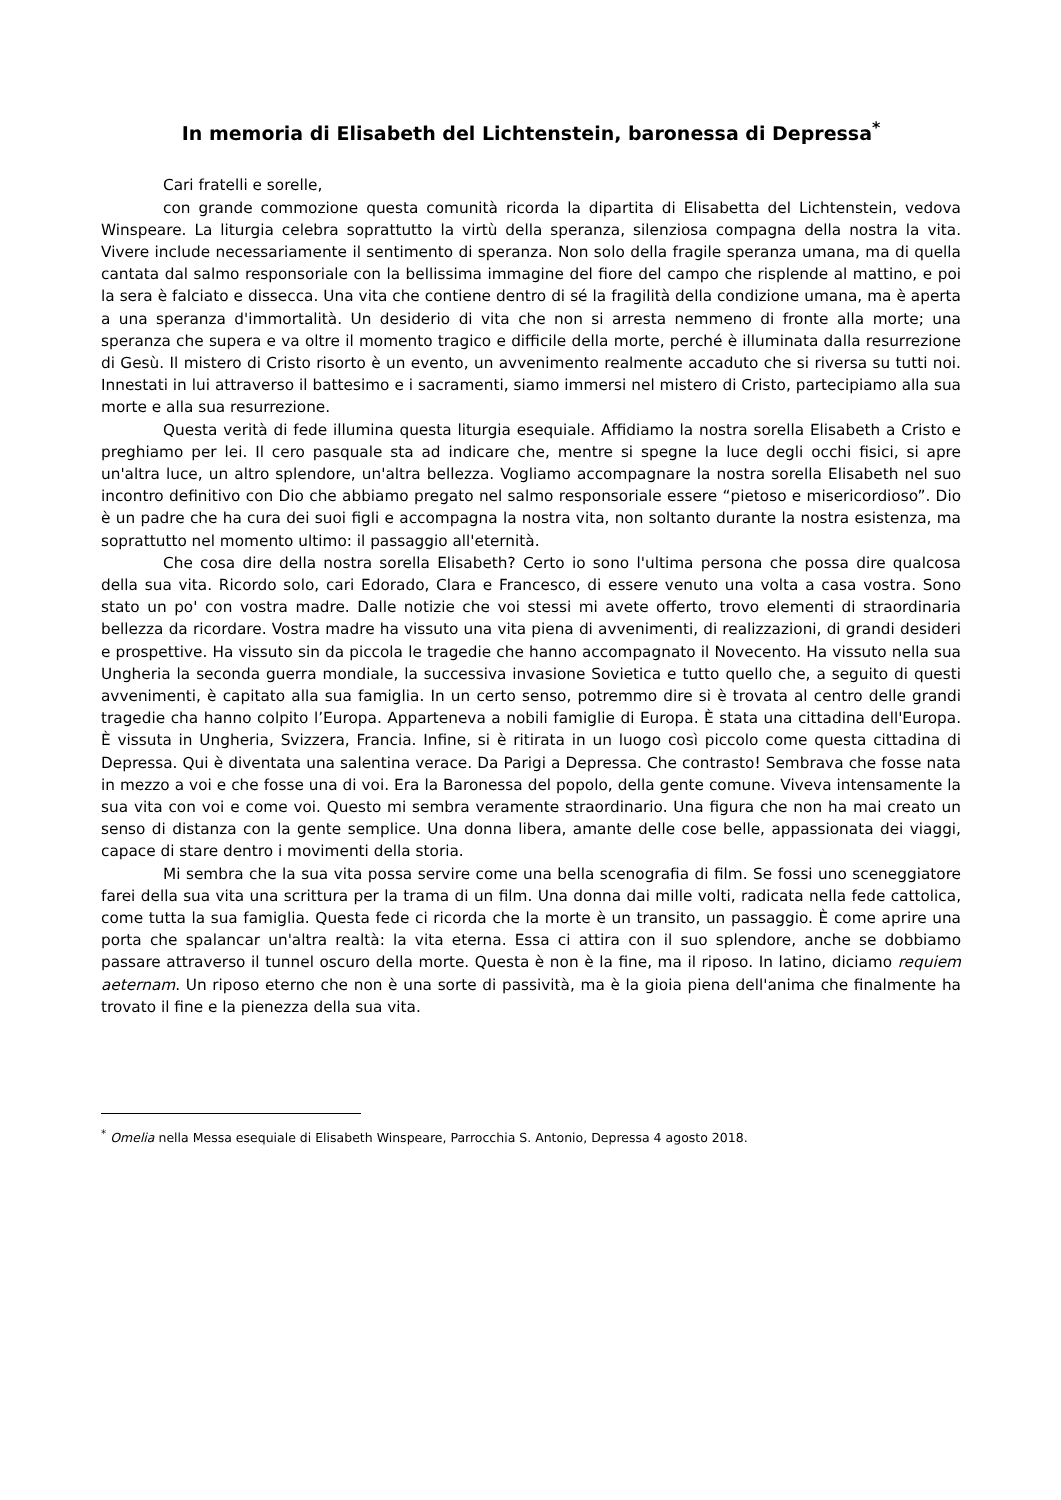In memoria di Elisabeth del Lichtenstein, baronessa di Depressa<sup>*</sup>
Cari fratelli e sorelle,
con grande commozione questa comunità ricorda la dipartita di Elisabetta del Lichtenstein, vedova Winspeare. La liturgia celebra soprattutto la virtù della speranza, silenziosa compagna della nostra la vita. Vivere include necessariamente il sentimento di speranza. Non solo della fragile speranza umana, ma di quella cantata dal salmo responsoriale con la bellissima immagine del fiore del campo che risplende al mattino, e poi la sera è falciato e dissecca. Una vita che contiene dentro di sé la fragilità della condizione umana, ma è aperta a una speranza d'immortalità. Un desiderio di vita che non si arresta nemmeno di fronte alla morte; una speranza che supera e va oltre il momento tragico e difficile della morte, perché è illuminata dalla resurrezione di Gesù. Il mistero di Cristo risorto è un evento, un avvenimento realmente accaduto che si riversa su tutti noi. Innestati in lui attraverso il battesimo e i sacramenti, siamo immersi nel mistero di Cristo, partecipiamo alla sua morte e alla sua resurrezione.
Questa verità di fede illumina questa liturgia esequiale. Affidiamo la nostra sorella Elisabeth a Cristo e preghiamo per lei. Il cero pasquale sta ad indicare che, mentre si spegne la luce degli occhi fisici, si apre un'altra luce, un altro splendore, un'altra bellezza. Vogliamo accompagnare la nostra sorella Elisabeth nel suo incontro definitivo con Dio che abbiamo pregato nel salmo responsoriale essere “pietoso e misericordioso”. Dio è un padre che ha cura dei suoi figli e accompagna la nostra vita, non soltanto durante la nostra esistenza, ma soprattutto nel momento ultimo: il passaggio all'eternità.
Che cosa dire della nostra sorella Elisabeth? Certo io sono l'ultima persona che possa dire qualcosa della sua vita. Ricordo solo, cari Edorado, Clara e Francesco, di essere venuto una volta a casa vostra. Sono stato un po' con vostra madre. Dalle notizie che voi stessi mi avete offerto, trovo elementi di straordinaria bellezza da ricordare. Vostra madre ha vissuto una vita piena di avvenimenti, di realizzazioni, di grandi desideri e prospettive. Ha vissuto sin da piccola le tragedie che hanno accompagnato il Novecento. Ha vissuto nella sua Ungheria la seconda guerra mondiale, la successiva invasione Sovietica e tutto quello che, a seguito di questi avvenimenti, è capitato alla sua famiglia. In un certo senso, potremmo dire si è trovata al centro delle grandi tragedie cha hanno colpito l’Europa. Apparteneva a nobili famiglie di Europa. È stata una cittadina dell'Europa. È vissuta in Ungheria, Svizzera, Francia. Infine, si è ritirata in un luogo così piccolo come questa cittadina di Depressa. Qui è diventata una salentina verace. Da Parigi a Depressa. Che contrasto! Sembrava che fosse nata in mezzo a voi e che fosse una di voi. Era la Baronessa del popolo, della gente comune. Viveva intensamente la sua vita con voi e come voi. Questo mi sembra veramente straordinario. Una figura che non ha mai creato un senso di distanza con la gente semplice. Una donna libera, amante delle cose belle, appassionata dei viaggi, capace di stare dentro i movimenti della storia.
Mi sembra che la sua vita possa servire come una bella scenografia di film. Se fossi uno sceneggiatore farei della sua vita una scrittura per la trama di un film. Una donna dai mille volti, radicata nella fede cattolica, come tutta la sua famiglia. Questa fede ci ricorda che la morte è un transito, un passaggio. È come aprire una porta che spalancar un'altra realtà: la vita eterna. Essa ci attira con il suo splendore, anche se dobbiamo passare attraverso il tunnel oscuro della morte. Questa è non è la fine, ma il riposo. In latino, diciamo requiem aeternam. Un riposo eterno che non è una sorte di passività, ma è la gioia piena dell'anima che finalmente ha trovato il fine e la pienezza della sua vita.
<sup>*</sup> Omelia nella Messa esequiale di Elisabeth Winspeare, Parrocchia S. Antonio, Depressa 4 agosto 2018.